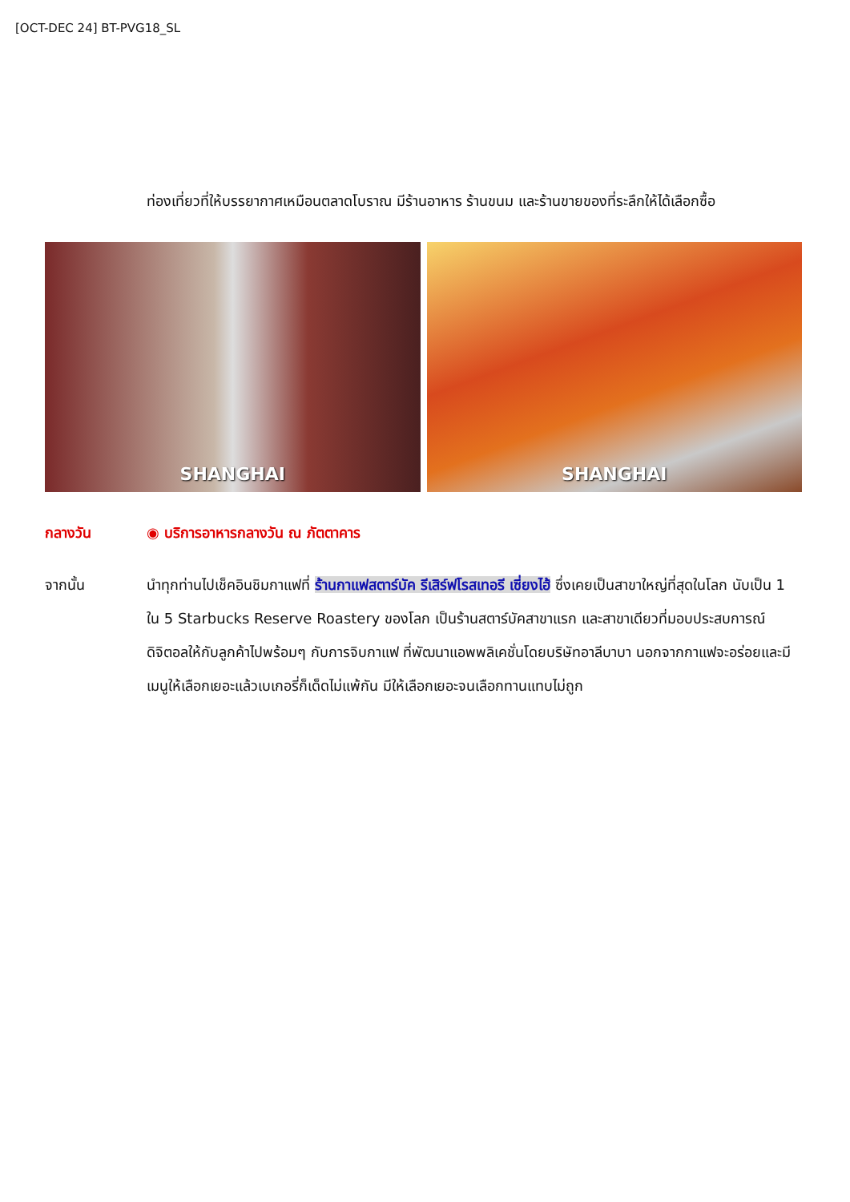[OCT-DEC 24] BT-PVG18_SL
ท่องเที่ยวที่ให้บรรยากาศเหมือนตลาดโบราณ มีร้านอาหาร ร้านขนม และร้านขายของที่ระลึกให้ได้เลือกซื้อ
SHANGHAI SHANGHAI
กลางวัน ◉ บริการอาหารกลางวัน ณ ภัตตาคาร
จากนั้น นำทุกท่านไปเช็คอินชิมกาแฟที่ ร้านกาแฟสตาร์บัค รีเสิร์ฟโรสเทอรี เซี่ยงไฮ้ ซึ่งเคยเป็นสาขาใหญ่ที่สุดในโลก นับเป็น 1 ใน 5 Starbucks Reserve Roastery ของโลก เป็นร้านสตาร์บัคสาขาแรก และสาขาเดียวที่มอบประสบการณ์ดิจิตอลให้กับลูกค้าไปพร้อมๆ กับการจิบกาแฟ ที่พัฒนาแอพพลิเคชั่นโดยบริษัทอาลีบาบา นอกจากกาแฟจะอร่อยและมีเมนูให้เลือกเยอะแล้วเบเกอรี่ก็เด็ดไม่แพ้กัน มีให้เลือกเยอะจนเลือกทานแทบไม่ถูก